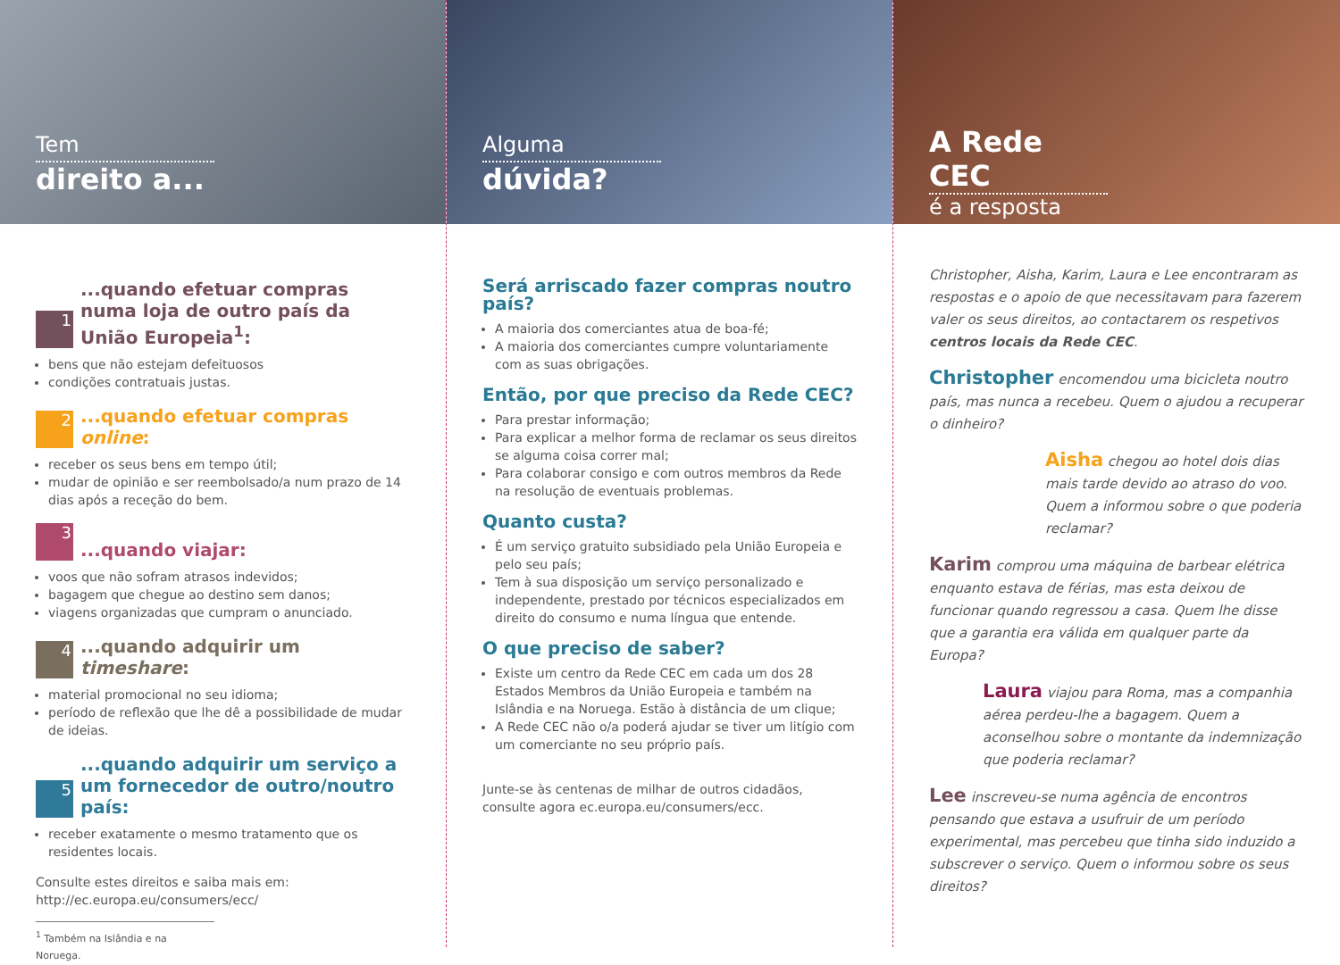Tem
direito a...
1
...quando efetuar compras numa loja de outro país da União Europeia<sup>1</sup>:
bens que não estejam defeituosos
condições contratuais justas.
2
...quando efetuar compras online:
receber os seus bens em tempo útil;
mudar de opinião e ser reembolsado/a num prazo de 14 dias após a receção do bem.
3
...quando viajar:
voos que não sofram atrasos indevidos;
bagagem que chegue ao destino sem danos;
viagens organizadas que cumpram o anunciado.
4
...quando adquirir um timeshare:
material promocional no seu idioma;
período de reflexão que lhe dê a possibilidade de mudar de ideias.
5
...quando adquirir um serviço a um fornecedor de outro/noutro país:
receber exatamente o mesmo tratamento que os residentes locais.
Consulte estes direitos e saiba mais em:
http://ec.europa.eu/consumers/ecc/
<sup>1</sup> Também na Islândia e na Noruega.
Alguma
dúvida?
Será arriscado fazer compras noutro país?
A maioria dos comerciantes atua de boa-fé;
A maioria dos comerciantes cumpre voluntariamente com as suas obrigações.
Então, por que preciso da Rede CEC?
Para prestar informação;
Para explicar a melhor forma de reclamar os seus direitos se alguma coisa correr mal;
Para colaborar consigo e com outros membros da Rede na resolução de eventuais problemas.
Quanto custa?
É um serviço gratuito subsidiado pela União Europeia e pelo seu país;
Tem à sua disposição um serviço personalizado e independente, prestado por técnicos especializados em direito do consumo e numa língua que entende.
O que preciso de saber?
Existe um centro da Rede CEC em cada um dos 28 Estados Membros da União Europeia e também na Islândia e na Noruega. Estão à distância de um clique;
A Rede CEC não o/a poderá ajudar se tiver um litígio com um comerciante no seu próprio país.
Junte-se às centenas de milhar de outros cidadãos, consulte agora ec.europa.eu/consumers/ecc.
A Rede CEC
é a resposta
Christopher, Aisha, Karim, Laura e Lee encontraram as respostas e o apoio de que necessitavam para fazerem valer os seus direitos, ao contactarem os respetivos centros locais da Rede CEC.
Christopher encomendou uma bicicleta noutro país, mas nunca a recebeu. Quem o ajudou a recuperar o dinheiro?
Aisha chegou ao hotel dois dias mais tarde devido ao atraso do voo. Quem a informou sobre o que poderia reclamar?
Karim comprou uma máquina de barbear elétrica enquanto estava de férias, mas esta deixou de funcionar quando regressou a casa. Quem lhe disse que a garantia era válida em qualquer parte da Europa?
Laura viajou para Roma, mas a companhia aérea perdeu-lhe a bagagem. Quem a aconselhou sobre o montante da indemnização que poderia reclamar?
Lee inscreveu-se numa agência de encontros pensando que estava a usufruir de um período experimental, mas percebeu que tinha sido induzido a subscrever o serviço. Quem o informou sobre os seus direitos?